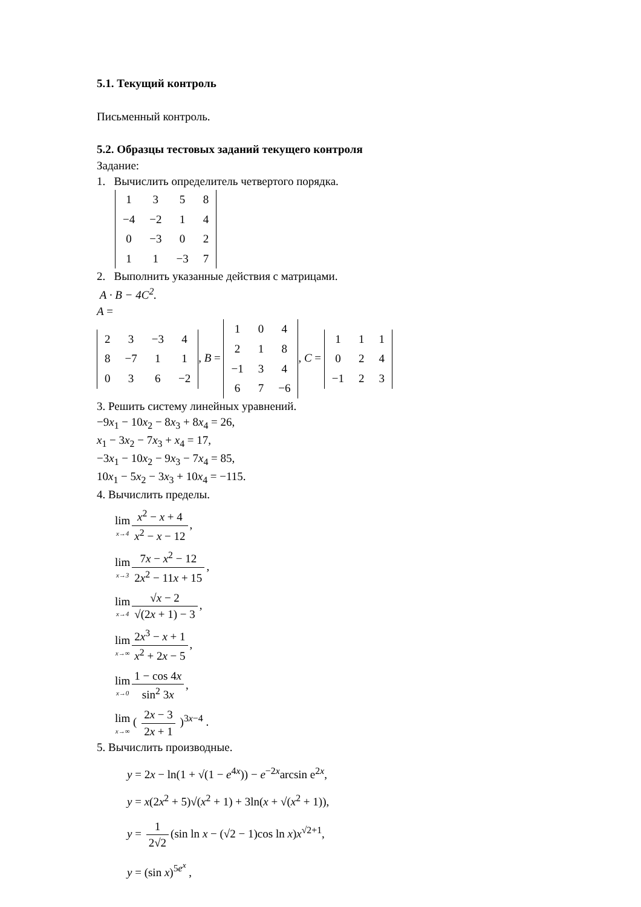5.1. Текущий контроль
Письменный контроль.
5.2. Образцы тестовых заданий текущего контроля
Задание:
1. Вычислить определитель четвертого порядка.
| 1 | 3 | 5 | 8 |
| −4 | −2 | 1 | 4 |
| 0 | −3 | 0 | 2 |
| 1 | 1 | −3 | 7 |
2. Выполнить указанные действия с матрицами.
A · B − 4C<sup>2</sup>.
A =
| 2 | 3 | −3 | 4 |
| 8 | −7 | 1 | 1 |
| 0 | 3 | 6 | −2 |
, B =
| 1 | 0 | 4 |
| 2 | 1 | 8 |
| −1 | 3 | 4 |
| 6 | 7 | −6 |
, C =
| 1 | 1 | 1 |
| 0 | 2 | 4 |
| −1 | 2 | 3 |
3. Решить систему линейных уравнений.
−9x<sub>1</sub> − 10x<sub>2</sub> − 8x<sub>3</sub> + 8x<sub>4</sub> = 26,
x<sub>1</sub> − 3x<sub>2</sub> − 7x<sub>3</sub> + x<sub>4</sub> = 17,
−3x<sub>1</sub> − 10x<sub>2</sub> − 9x<sub>3</sub> − 7x<sub>4</sub> = 85,
10x<sub>1</sub> − 5x<sub>2</sub> − 3x<sub>3</sub> + 10x<sub>4</sub> = −115.
4. Вычислить пределы.
lim x→4 x<sup>2</sup> − x + 4 x<sup>2</sup> − x − 12,
lim x→3 7x − x<sup>2</sup> − 12 2x<sup>2</sup> − 11x + 15,
lim x→4 √x − 2 √(2x + 1) − 3,
lim x→∞ 2x<sup>3</sup> − x + 1 x<sup>2</sup> + 2x − 5,
lim x→0 1 − cos 4x sin<sup>2</sup> 3x,
lim x→∞ ( 2x − 3 2x + 1 )<sup>3x−4</sup> .
5. Вычислить производные.
y = 2x − ln(1 + √(1 − e<sup>4x</sup>)) − e<sup>−2x</sup>arcsin e<sup>2x</sup>,
y = x(2x<sup>2</sup> + 5)√(x<sup>2</sup> + 1) + 3ln(x + √(x<sup>2</sup> + 1)),
y = 1 2√2 (sin ln x − (√2 − 1)cos ln x)x<sup>√2+1</sup>,
y = (sin x)<sup>5e<sup>x</sup></sup> ,